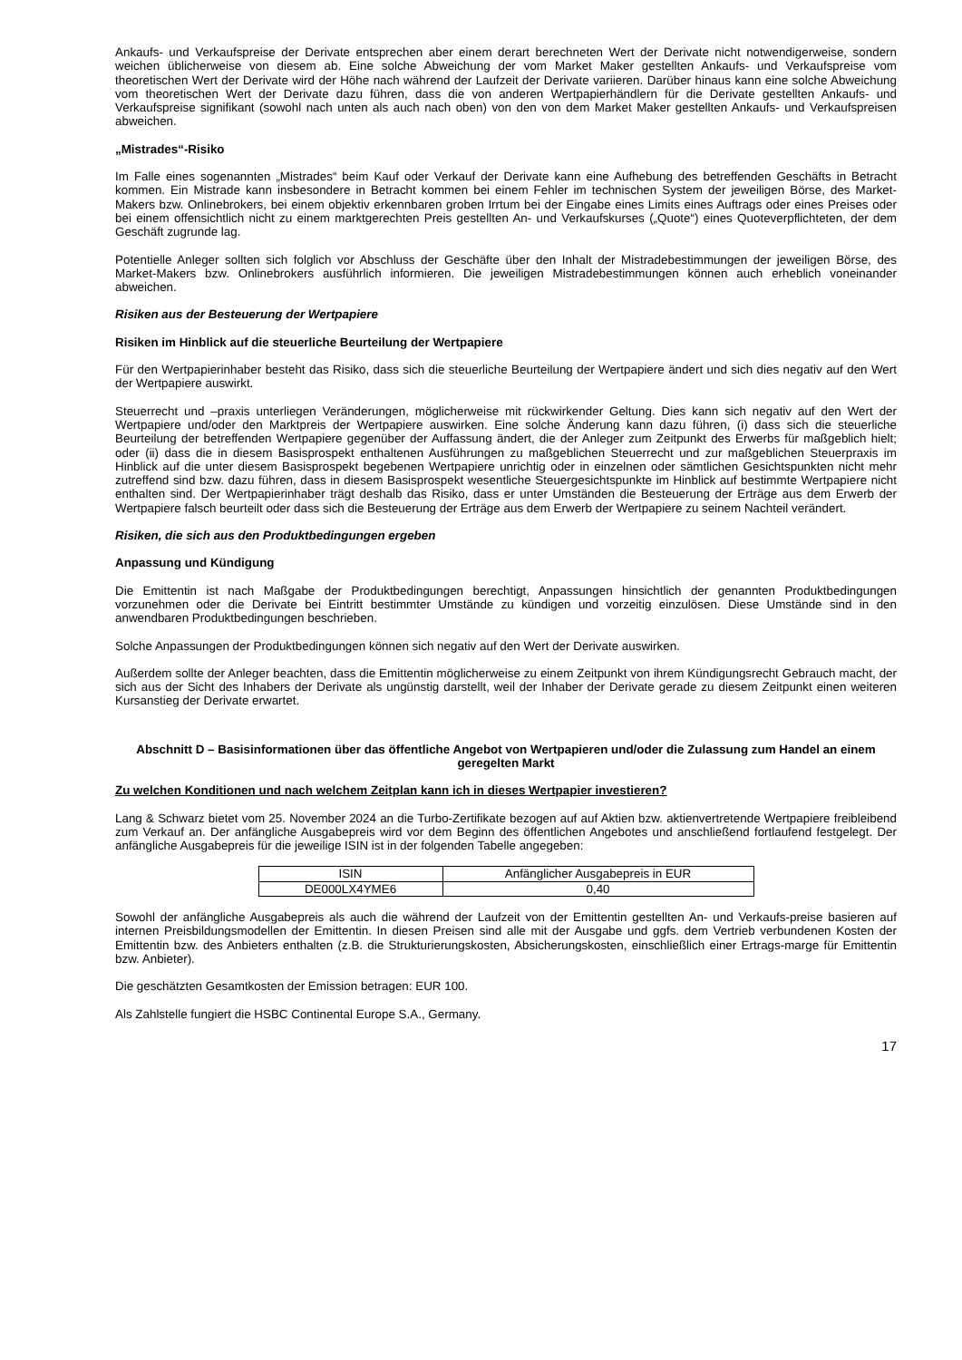Ankaufs- und Verkaufspreise der Derivate entsprechen aber einem derart berechneten Wert der Derivate nicht notwendigerweise, sondern weichen üblicherweise von diesem ab. Eine solche Abweichung der vom Market Maker gestellten Ankaufs- und Verkaufspreise vom theoretischen Wert der Derivate wird der Höhe nach während der Laufzeit der Derivate variieren. Darüber hinaus kann eine solche Abweichung vom theoretischen Wert der Derivate dazu führen, dass die von anderen Wertpapierhändlern für die Derivate gestellten Ankaufs- und Verkaufspreise signifikant (sowohl nach unten als auch nach oben) von den von dem Market Maker gestellten Ankaufs- und Verkaufspreisen abweichen.
„Mistrades“-Risiko
Im Falle eines sogenannten „Mistrades“ beim Kauf oder Verkauf der Derivate kann eine Aufhebung des betreffenden Geschäfts in Betracht kommen. Ein Mistrade kann insbesondere in Betracht kommen bei einem Fehler im technischen System der jeweiligen Börse, des Market-Makers bzw. Onlinebrokers, bei einem objektiv erkennbaren groben Irrtum bei der Eingabe eines Limits eines Auftrags oder eines Preises oder bei einem offensichtlich nicht zu einem marktgerechten Preis gestellten An- und Verkaufskurses („Quote“) eines Quoteverpflichteten, der dem Geschäft zugrunde lag.
Potentielle Anleger sollten sich folglich vor Abschluss der Geschäfte über den Inhalt der Mistradebestimmungen der jeweiligen Börse, des Market-Makers bzw. Onlinebrokers ausführlich informieren. Die jeweiligen Mistradebestimmungen können auch erheblich voneinander abweichen.
Risiken aus der Besteuerung der Wertpapiere
Risiken im Hinblick auf die steuerliche Beurteilung der Wertpapiere
Für den Wertpapierinhaber besteht das Risiko, dass sich die steuerliche Beurteilung der Wertpapiere ändert und sich dies negativ auf den Wert der Wertpapiere auswirkt.
Steuerrecht und –praxis unterliegen Veränderungen, möglicherweise mit rückwirkender Geltung. Dies kann sich negativ auf den Wert der Wertpapiere und/oder den Marktpreis der Wertpapiere auswirken. Eine solche Änderung kann dazu führen, (i) dass sich die steuerliche Beurteilung der betreffenden Wertpapiere gegenüber der Auffassung ändert, die der Anleger zum Zeitpunkt des Erwerbs für maßgeblich hielt; oder (ii) dass die in diesem Basisprospekt enthaltenen Ausführungen zu maßgeblichen Steuerrecht und zur maßgeblichen Steuerpraxis im Hinblick auf die unter diesem Basisprospekt begebenen Wertpapiere unrichtig oder in einzelnen oder sämtlichen Gesichtspunkten nicht mehr zutreffend sind bzw. dazu führen, dass in diesem Basisprospekt wesentliche Steuergesichtspunkte im Hinblick auf bestimmte Wertpapiere nicht enthalten sind. Der Wertpapierinhaber trägt deshalb das Risiko, dass er unter Umständen die Besteuerung der Erträge aus dem Erwerb der Wertpapiere falsch beurteilt oder dass sich die Besteuerung der Erträge aus dem Erwerb der Wertpapiere zu seinem Nachteil verändert.
Risiken, die sich aus den Produktbedingungen ergeben
Anpassung und Kündigung
Die Emittentin ist nach Maßgabe der Produktbedingungen berechtigt, Anpassungen hinsichtlich der genannten Produktbedingungen vorzunehmen oder die Derivate bei Eintritt bestimmter Umstände zu kündigen und vorzeitig einzulösen. Diese Umstände sind in den anwendbaren Produktbedingungen beschrieben.
Solche Anpassungen der Produktbedingungen können sich negativ auf den Wert der Derivate auswirken.
Außerdem sollte der Anleger beachten, dass die Emittentin möglicherweise zu einem Zeitpunkt von ihrem Kündigungsrecht Gebrauch macht, der sich aus der Sicht des Inhabers der Derivate als ungünstig darstellt, weil der Inhaber der Derivate gerade zu diesem Zeitpunkt einen weiteren Kursanstieg der Derivate erwartet.
Abschnitt D – Basisinformationen über das öffentliche Angebot von Wertpapieren und/oder die Zulassung zum Handel an einem geregelten Markt
Zu welchen Konditionen und nach welchem Zeitplan kann ich in dieses Wertpapier investieren?
Lang & Schwarz bietet vom 25. November 2024 an die Turbo-Zertifikate bezogen auf auf Aktien bzw. aktienvertretende Wertpapiere freibleibend zum Verkauf an. Der anfängliche Ausgabepreis wird vor dem Beginn des öffentlichen Angebotes und anschließend fortlaufend festgelegt. Der anfängliche Ausgabepreis für die jeweilige ISIN ist in der folgenden Tabelle angegeben:
| ISIN | Anfänglicher Ausgabepreis in EUR |
| DE000LX4YME6 | 0,40 |
Sowohl der anfängliche Ausgabepreis als auch die während der Laufzeit von der Emittentin gestellten An- und Verkaufs-preise basieren auf internen Preisbildungsmodellen der Emittentin. In diesen Preisen sind alle mit der Ausgabe und ggfs. dem Vertrieb verbundenen Kosten der Emittentin bzw. des Anbieters enthalten (z.B. die Strukturierungskosten, Absicherungskosten, einschließlich einer Ertrags-marge für Emittentin bzw. Anbieter).
Die geschätzten Gesamtkosten der Emission betragen: EUR 100.
Als Zahlstelle fungiert die HSBC Continental Europe S.A., Germany.
17